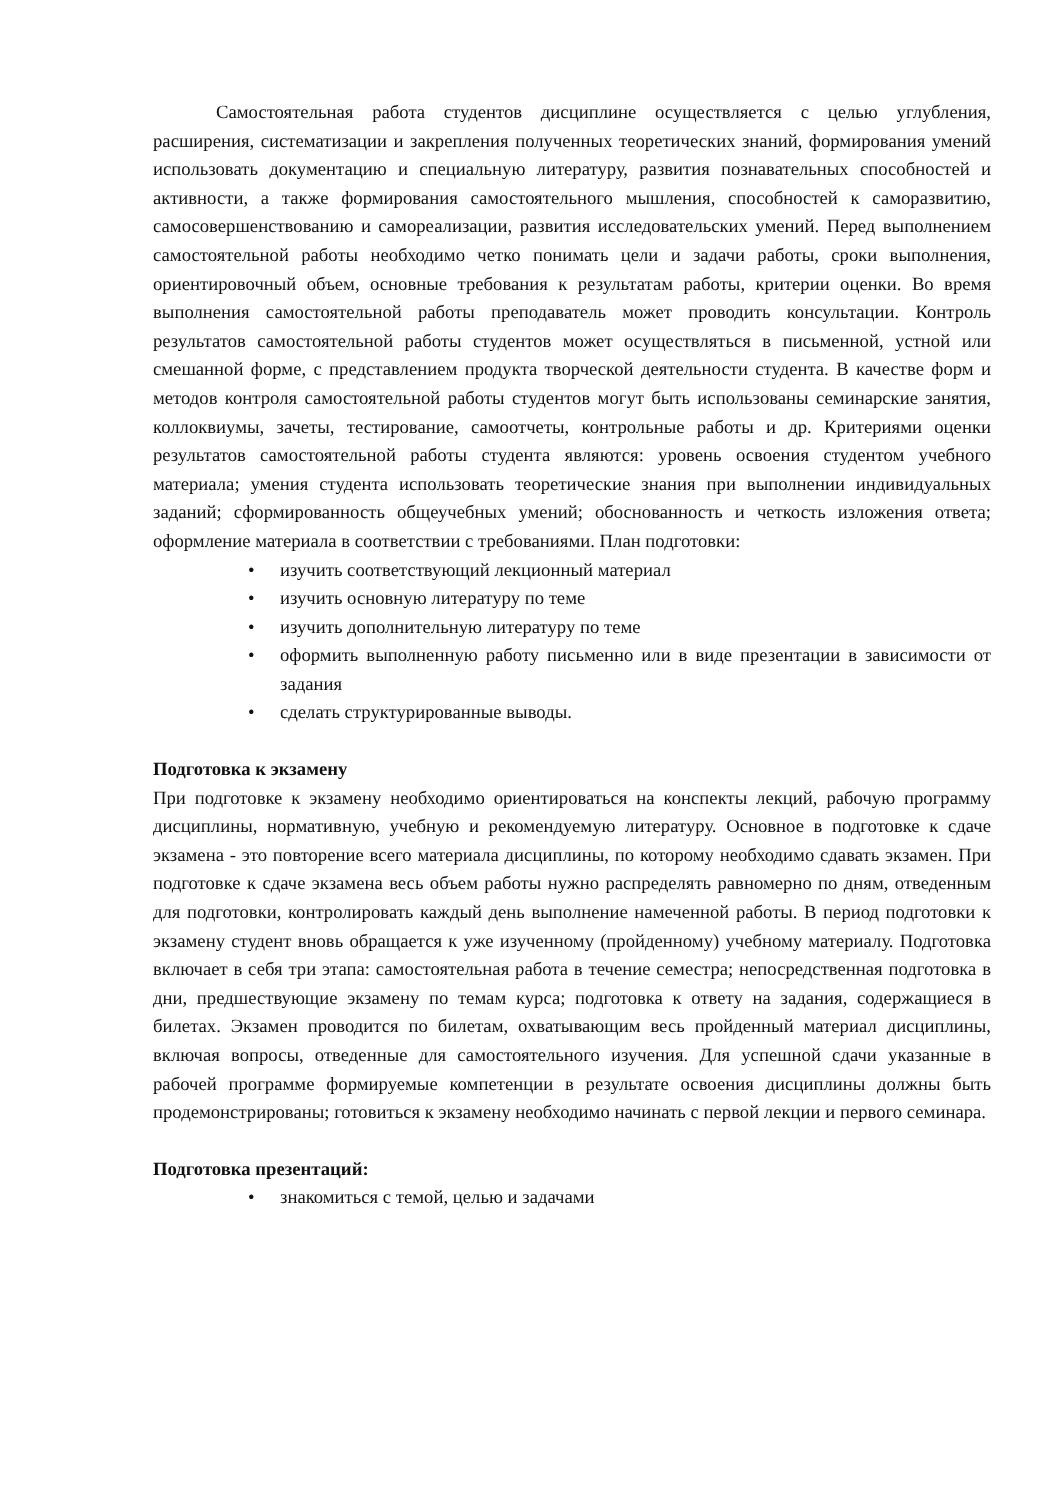Самостоятельная работа студентов дисциплине осуществляется с целью углубления, расширения, систематизации и закрепления полученных теоретических знаний, формирования умений использовать документацию и специальную литературу, развития познавательных способностей и активности, а также формирования самостоятельного мышления, способностей к саморазвитию, самосовершенствованию и самореализации, развития исследовательских умений. Перед выполнением самостоятельной работы необходимо четко понимать цели и задачи работы, сроки выполнения, ориентировочный объем, основные требования к результатам работы, критерии оценки. Во время выполнения самостоятельной работы преподаватель может проводить консультации. Контроль результатов самостоятельной работы студентов может осуществляться в письменной, устной или смешанной форме, с представлением продукта творческой деятельности студента. В качестве форм и методов контроля самостоятельной работы студентов могут быть использованы семинарские занятия, коллоквиумы, зачеты, тестирование, самоотчеты, контрольные работы и др. Критериями оценки результатов самостоятельной работы студента являются: уровень освоения студентом учебного материала; умения студента использовать теоретические знания при выполнении индивидуальных заданий; сформированность общеучебных умений; обоснованность и четкость изложения ответа; оформление материала в соответствии с требованиями. План подготовки:
• изучить соответствующий лекционный материал
• изучить основную литературу по теме
• изучить дополнительную литературу по теме
• оформить выполненную работу письменно или в виде презентации в зависимости от задания
• сделать структурированные выводы.
Подготовка к экзамену
При подготовке к экзамену необходимо ориентироваться на конспекты лекций, рабочую программу дисциплины, нормативную, учебную и рекомендуемую литературу. Основное в подготовке к сдаче экзамена - это повторение всего материала дисциплины, по которому необходимо сдавать экзамен. При подготовке к сдаче экзамена весь объем работы нужно распределять равномерно по дням, отведенным для подготовки, контролировать каждый день выполнение намеченной работы. В период подготовки к экзамену студент вновь обращается к уже изученному (пройденному) учебному материалу. Подготовка включает в себя три этапа: самостоятельная работа в течение семестра; непосредственная подготовка в дни, предшествующие экзамену по темам курса; подготовка к ответу на задания, содержащиеся в билетах. Экзамен проводится по билетам, охватывающим весь пройденный материал дисциплины, включая вопросы, отведенные для самостоятельного изучения. Для успешной сдачи указанные в рабочей программе формируемые компетенции в результате освоения дисциплины должны быть продемонстрированы; готовиться к экзамену необходимо начинать с первой лекции и первого семинара.
Подготовка презентаций:
• знакомиться с темой, целью и задачами